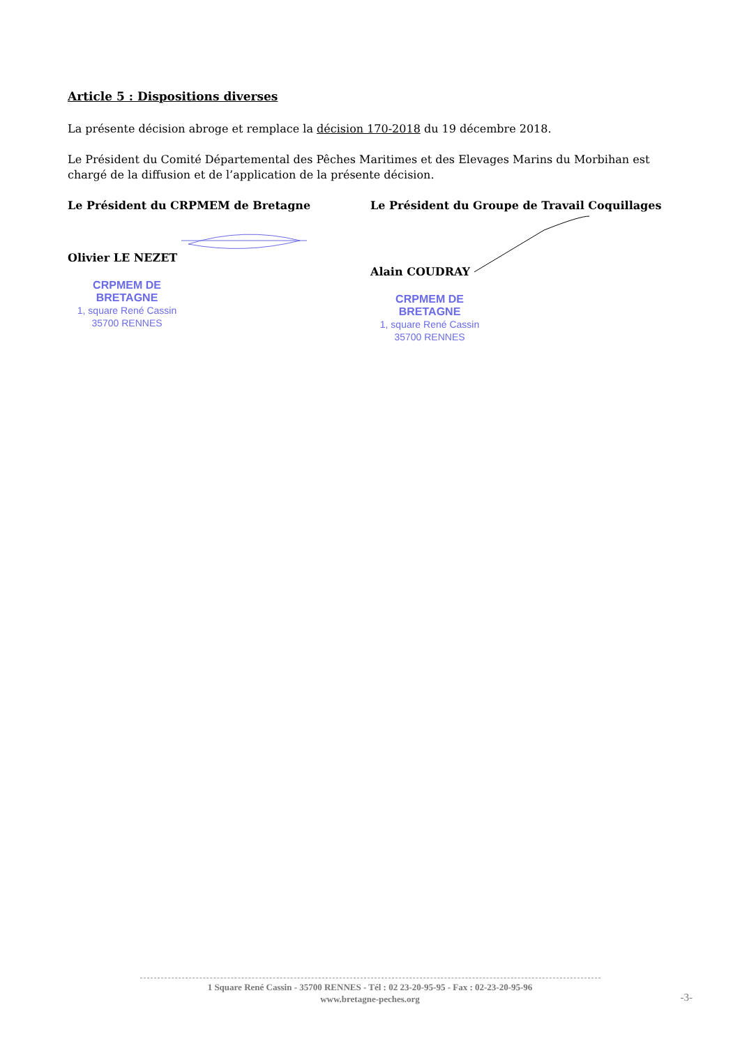Article 5 : Dispositions diverses
La présente décision abroge et remplace la décision 170-2018 du 19 décembre 2018.
Le Président du Comité Départemental des Pêches Maritimes et des Elevages Marins du Morbihan est chargé de la diffusion et de l’application de la présente décision.
Le Président du CRPMEM de Bretagne
Olivier LE NEZET
CRPMEM DE BRETAGNE
1, square René Cassin
35700 RENNES
Le Président du Groupe de Travail Coquillages
Alain COUDRAY
CRPMEM DE BRETAGNE
1, square René Cassin
35700 RENNES
1 Square René Cassin - 35700 RENNES - Tél : 02 23-20-95-95 - Fax : 02-23-20-95-96
www.bretagne-peches.org
-3-